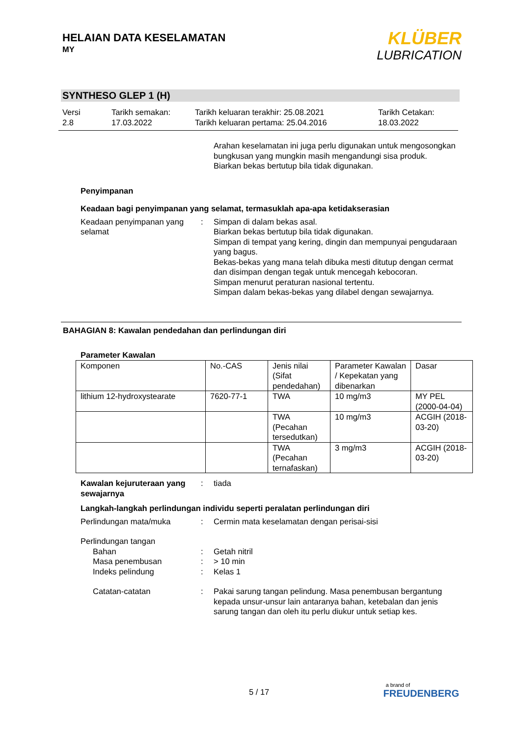HELAIAN DATA KESELAMATAN
MY
KLÜBER
LUBRICATION
SYNTHESO GLEP 1 (H)
Versi
2.8
Tarikh semakan:
17.03.2022
Tarikh keluaran terakhir: 25.08.2021
Tarikh keluaran pertama: 25.04.2016
Tarikh Cetakan:
18.03.2022
Arahan keselamatan ini juga perlu digunakan untuk mengosongkan bungkusan yang mungkin masih mengandungi sisa produk.
Biarkan bekas bertutup bila tidak digunakan.
Penyimpanan
Keadaan bagi penyimpanan yang selamat, termasuklah apa-apa ketidakserasian
Keadaan penyimpanan yang selamat
: Simpan di dalam bekas asal.
Biarkan bekas bertutup bila tidak digunakan.
Simpan di tempat yang kering, dingin dan mempunyai pengudaraan yang bagus.
Bekas-bekas yang mana telah dibuka mesti ditutup dengan cermat dan disimpan dengan tegak untuk mencegah kebocoran.
Simpan menurut peraturan nasional tertentu.
Simpan dalam bekas-bekas yang dilabel dengan sewajarnya.
BAHAGIAN 8: Kawalan pendedahan dan perlindungan diri
Parameter Kawalan
| Komponen | No.-CAS | Jenis nilai (Sifat pendedahan) | Parameter Kawalan / Kepekatan yang dibenarkan | Dasar |
| lithium 12-hydroxystearate | 7620-77-1 | TWA | 10 mg/m3 | MY PEL (2000-04-04) |
| | | TWA (Pecahan tersedutkan) | 10 mg/m3 | ACGIH (2018-03-20) |
| | | TWA (Pecahan ternafaskan) | 3 mg/m3 | ACGIH (2018-03-20) |
Kawalan kejuruteraan yang sewajarnya
: tiada
Langkah-langkah perlindungan individu seperti peralatan perlindungan diri
Perlindungan mata/muka : Cermin mata keselamatan dengan perisai-sisi
Perlindungan tangan
Bahan : Getah nitril
Masa penembusan : > 10 min
Indeks pelindung : Kelas 1
Catatan-catatan : Pakai sarung tangan pelindung. Masa penembusan bergantung kepada unsur-unsur lain antaranya bahan, ketebalan dan jenis sarung tangan dan oleh itu perlu diukur untuk setiap kes.
5 / 17
a brand of
FREUDENBERG